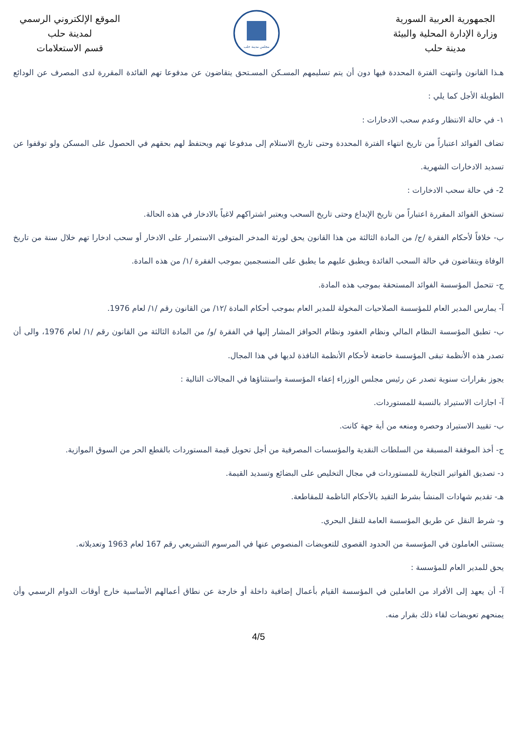الجمهورية العربية السورية
وزارة الإدارة المحلية والبيئة
مدينة حلب
مجلس مدينة حلب
الموقع الإلكتروني الرسمي
لمدينة حلب
قسم الاستعلامات
هـذا القانون وانتهت الفترة المحددة فيها دون أن يتم تسليمهم المسـكن المسـتحق يتقاضون عن مدفوعا تهم الفائدة المقررة لدى المصرف عن الودائع الطويلة الأجل كما يلي :
١- في حالة الانتظار وعدم سحب الادخارات :
تضاف الفوائد اعتباراً من تاريخ انتهاء الفترة المحددة وحتى تاريخ الاستلام إلى مدفوعا تهم ويحتفظ لهم بحقهم في الحصول على المسكن ولو توقفوا عن تسديد الادخارات الشهرية.
2- في حالة سحب الادخارات :
تستحق الفوائد المقررة اعتباراً من تاريخ الإيداع وحتى تاريخ السحب ويعتبر اشتراكهم لاغياً بالادخار في هذه الحالة.
ب- خلافاً لأحكام الفقرة /ج/ من المادة الثالثة من هذا القانون يحق لورثة المدخر المتوفى الاستمرار على الادخار أو سحب ادخارا تهم خلال سنة من تاريخ الوفاة ويتقاضون في حالة السحب الفائدة ويطبق عليهم ما يطبق على المنسجمين بموجب الفقرة /١/ من هذه المادة.
ج- تتحمل المؤسسة الفوائد المستحقة بموجب هذه المادة.
آ- يمارس المدير العام للمؤسسة الصلاحيات المخولة للمدير العام بموجب أحكام المادة /١٢/ من القانون رقم /١/ لعام 1976.
ب- تطبق المؤسسة النظام المالي ونظام العقود ونظام الحوافز المشار إليها في الفقرة /و/ من المادة الثالثة من القانون رقم /١/ لعام 1976، والى أن تصدر هذه الأنظمة تبقى المؤسسة خاضعة لأحكام الأنظمة النافذة لديها في هذا المجال.
يجوز بقرارات سنوية تصدر عن رئيس مجلس الوزراء إعفاء المؤسسة واستثناؤها في المجالات التالية :
آ- اجازات الاستيراد بالنسبة للمستوردات.
ب- تقييد الاستيراد وحصره ومنعه من أية جهة كانت.
ج- أخذ الموفقة المسبقة من السلطات النقدية والمؤسسات المصرفية من أجل تحويل قيمة المستوردات بالقطع الحر من السوق الموازية.
د- تصديق الفواتير التجارية للمستوردات في مجال التخليص على البضائع وتسديد القيمة.
هـ- تقديم شهادات المنشأ بشرط التقيد بالأحكام الناظمة للمقاطعة.
و- شرط النقل عن طريق المؤسسة العامة للنقل البحري.
يستثنى العاملون في المؤسسة من الحدود القصوى للتعويضات المنصوص عنها في المرسوم التشريعي رقم 167 لعام 1963 وتعديلاته.
يحق للمدير العام للمؤسسة :
آ- أن يعهد إلى الأفراد من العاملين في المؤسسة القيام بأعمال إضافية داخلة أو خارجة عن نطاق أعمالهم الأساسية خارج أوقات الدوام الرسمي وأن يمنحهم تعويضات لقاء ذلك بقرار منه.
4/5